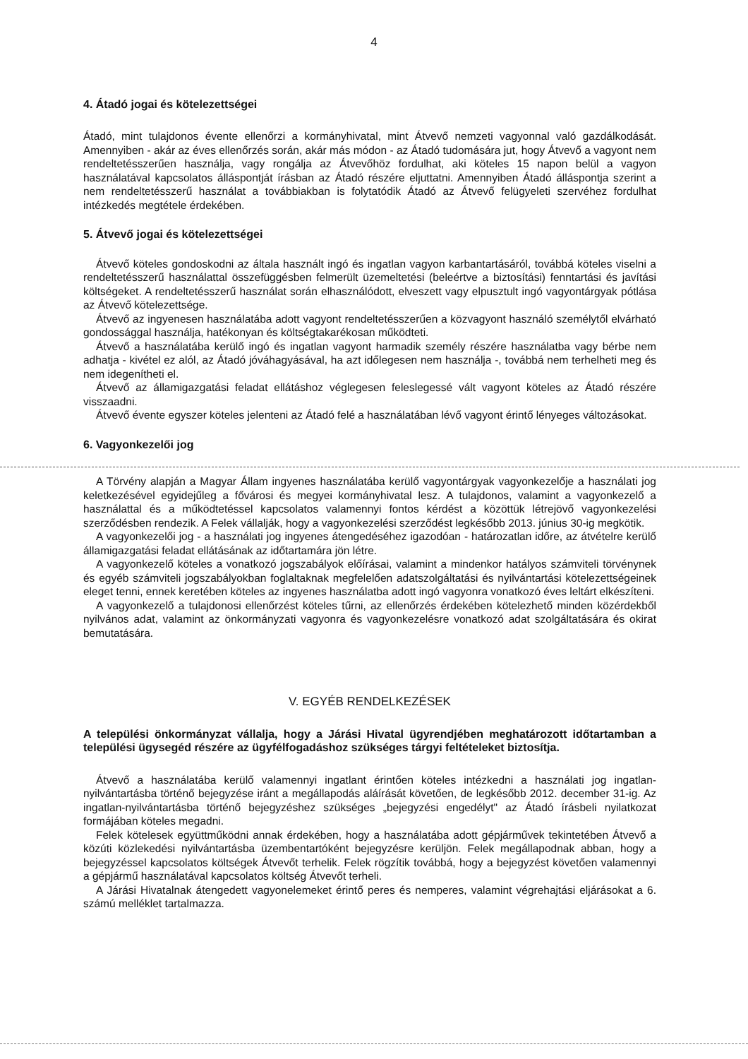4
4. Átadó jogai és kötelezettségei
Átadó, mint tulajdonos évente ellenőrzi a kormányhivatal, mint Átvevő nemzeti vagyonnal való gazdálkodását. Amennyiben - akár az éves ellenőrzés során, akár más módon - az Átadó tudomására jut, hogy Átvevő a vagyont nem rendeltetésszerűen használja, vagy rongálja az Átvevőhöz fordulhat, aki köteles 15 napon belül a vagyon használatával kapcsolatos álláspontját írásban az Átadó részére eljuttatni. Amennyiben Átadó álláspontja szerint a nem rendeltetésszerű használat a továbbiakban is folytatódik Átadó az Átvevő felügyeleti szervéhez fordulhat intézkedés megtétele érdekében.
5. Átvevő jogai és kötelezettségei
Átvevő köteles gondoskodni az általa használt ingó és ingatlan vagyon karbantartásáról, továbbá köteles viselni a rendeltetésszerű használattal összefüggésben felmerült üzemeltetési (beleértve a biztosítási) fenntartási és javítási költségeket. A rendeltetésszerű használat során elhasználódott, elveszett vagy elpusztult ingó vagyontárgyak pótlása az Átvevő kötelezettsége.
Átvevő az ingyenesen használatába adott vagyont rendeltetésszerűen a közvagyont használó személytől elvárható gondossággal használja, hatékonyan és költségtakarékosan működteti.
Átvevő a használatába kerülő ingó és ingatlan vagyont harmadik személy részére használatba vagy bérbe nem adhatja - kivétel ez alól, az Átadó jóváhagyásával, ha azt időlegesen nem használja -, továbbá nem terhelheti meg és nem idegenítheti el.
Átvevő az államigazgatási feladat ellátáshoz véglegesen feleslegessé vált vagyont köteles az Átadó részére visszaadni.
Átvevő évente egyszer köteles jelenteni az Átadó felé a használatában lévő vagyont érintő lényeges változásokat.
6. Vagyonkezelői jog
A Törvény alapján a Magyar Állam ingyenes használatába kerülő vagyontárgyak vagyonkezelője a használati jog keletkezésével egyidejűleg a fővárosi és megyei kormányhivatal lesz. A tulajdonos, valamint a vagyonkezelő a használattal és a működtetéssel kapcsolatos valamennyi fontos kérdést a közöttük létrejövő vagyonkezelési szerződésben rendezik. A Felek vállalják, hogy a vagyonkezelési szerződést legkésőbb 2013. június 30-ig megkötik.
A vagyonkezelői jog - a használati jog ingyenes átengedéséhez igazodóan - határozatlan időre, az átvételre kerülő államigazgatási feladat ellátásának az időtartamára jön létre.
A vagyonkezelő köteles a vonatkozó jogszabályok előírásai, valamint a mindenkor hatályos számviteli törvénynek és egyéb számviteli jogszabályokban foglaltaknak megfelelően adatszolgáltatási és nyilvántartási kötelezettségeinek eleget tenni, ennek keretében köteles az ingyenes használatba adott ingó vagyonra vonatkozó éves leltárt elkészíteni.
A vagyonkezelő a tulajdonosi ellenőrzést köteles tűrni, az ellenőrzés érdekében kötelezhető minden közérdekből nyilvános adat, valamint az önkormányzati vagyonra és vagyonkezelésre vonatkozó adat szolgáltatására és okirat bemutatására.
V. EGYÉB RENDELKEZÉSEK
A települési önkormányzat vállalja, hogy a Járási Hivatal ügyrendjében meghatározott időtartamban a települési ügysegéd részére az ügyfélfogadáshoz szükséges tárgyi feltételeket biztosítja.
Átvevő a használatába kerülő valamennyi ingatlant érintően köteles intézkedni a használati jog ingatlan-nyilvántartásba történő bejegyzése iránt a megállapodás aláírását követően, de legkésőbb 2012. december 31-ig. Az ingatlan-nyilvántartásba történő bejegyzéshez szükséges „bejegyzési engedélyt" az Átadó írásbeli nyilatkozat formájában köteles megadni.
Felek kötelesek együttműködni annak érdekében, hogy a használatába adott gépjárművek tekintetében Átvevő a közúti közlekedési nyilvántartásba üzembentartóként bejegyzésre kerüljön. Felek megállapodnak abban, hogy a bejegyzéssel kapcsolatos költségek Átvevőt terhelik. Felek rögzítik továbbá, hogy a bejegyzést követően valamennyi a gépjármű használatával kapcsolatos költség Átvevőt terheli.
A Járási Hivatalnak átengedett vagyonelemeket érintő peres és nemperes, valamint végrehajtási eljárásokat a 6. számú melléklet tartalmazza.